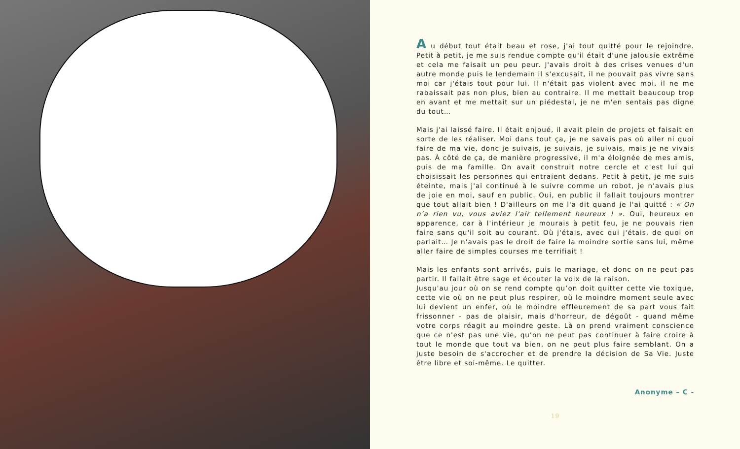A u début tout était beau et rose, j'ai tout quitté pour le rejoindre. Petit à petit, je me suis rendue compte qu'il était d'une jalousie extrême et cela me faisait un peu peur. J'avais droit à des crises venues d'un autre monde puis le lendemain il s'excusait, il ne pouvait pas vivre sans moi car j'étais tout pour lui. Il n'était pas violent avec moi, il ne me rabaissait pas non plus, bien au contraire. Il me mettait beaucoup trop en avant et me mettait sur un piédestal, je ne m'en sentais pas digne du tout…
Mais j'ai laissé faire. Il était enjoué, il avait plein de projets et faisait en sorte de les réaliser. Moi dans tout ça, je ne savais pas où aller ni quoi faire de ma vie, donc je suivais, je suivais, je suivais, mais je ne vivais pas. À côté de ça, de manière progressive, il m'a éloignée de mes amis, puis de ma famille. On avait construit notre cercle et c'est lui qui choisissait les personnes qui entraient dedans. Petit à petit, je me suis éteinte, mais j'ai continué à le suivre comme un robot, je n'avais plus de joie en moi, sauf en public. Oui, en public il fallait toujours montrer que tout allait bien ! D'ailleurs on me l'a dit quand je l'ai quitté : « On n’a rien vu, vous aviez l'air tellement heureux ! ». Oui, heureux en apparence, car à l'intérieur je mourais à petit feu, je ne pouvais rien faire sans qu'il soit au courant. Où j'étais, avec qui j'étais, de quoi on parlait… Je n'avais pas le droit de faire la moindre sortie sans lui, même aller faire de simples courses me terrifiait !
Mais les enfants sont arrivés, puis le mariage, et donc on ne peut pas partir. Il fallait être sage et écouter la voix de la raison.
Jusqu'au jour où on se rend compte qu’on doit quitter cette vie toxique, cette vie où on ne peut plus respirer, où le moindre moment seule avec lui devient un enfer, où le moindre effleurement de sa part vous fait frissonner - pas de plaisir, mais d'horreur, de dégoût - quand même votre corps réagit au moindre geste. Là on prend vraiment conscience que ce n'est pas une vie, qu’on ne peut pas continuer à faire croire à tout le monde que tout va bien, on ne peut plus faire semblant. On a juste besoin de s'accrocher et de prendre la décision de Sa Vie. Juste être libre et soi-même. Le quitter.
Anonyme – C -
19